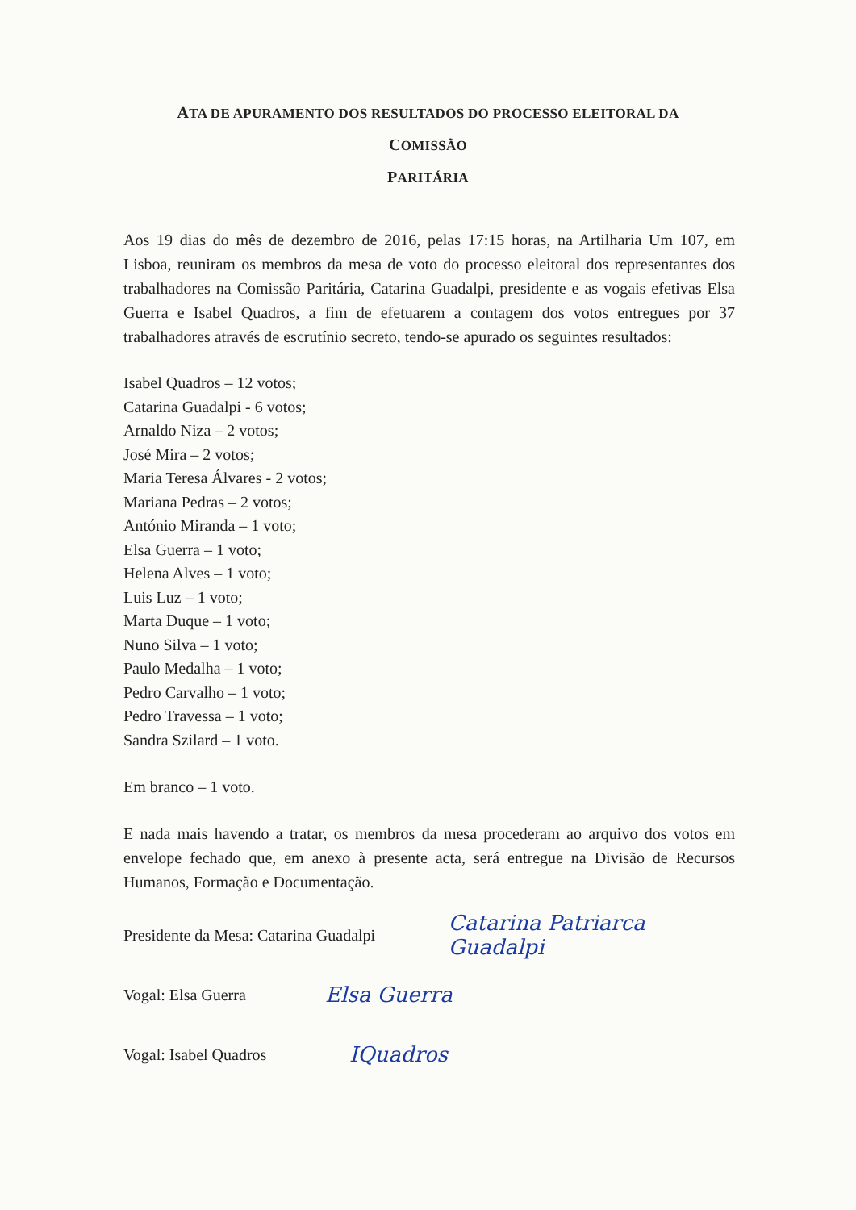ATA DE APURAMENTO DOS RESULTADOS DO PROCESSO ELEITORAL DA COMISSÃO
PARITÁRIA
Aos 19 dias do mês de dezembro de 2016, pelas 17:15 horas, na Artilharia Um 107, em Lisboa, reuniram os membros da mesa de voto do processo eleitoral dos representantes dos trabalhadores na Comissão Paritária, Catarina Guadalpi, presidente e as vogais efetivas Elsa Guerra e Isabel Quadros, a fim de efetuarem a contagem dos votos entregues por 37 trabalhadores através de escrutínio secreto, tendo-se apurado os seguintes resultados:
Isabel Quadros – 12 votos;
Catarina Guadalpi - 6 votos;
Arnaldo Niza – 2 votos;
José Mira – 2 votos;
Maria Teresa Álvares - 2 votos;
Mariana Pedras – 2 votos;
António Miranda – 1 voto;
Elsa Guerra – 1 voto;
Helena Alves – 1 voto;
Luis Luz – 1 voto;
Marta Duque – 1 voto;
Nuno Silva – 1 voto;
Paulo Medalha – 1 voto;
Pedro Carvalho – 1 voto;
Pedro Travessa – 1 voto;
Sandra Szilard – 1 voto.
Em branco – 1 voto.
E nada mais havendo a tratar, os membros da mesa procederam ao arquivo dos votos em envelope fechado que, em anexo à presente acta, será entregue na Divisão de Recursos Humanos, Formação e Documentação.
Presidente da Mesa: Catarina Guadalpi Catarina Patriarca Guadalpi
Vogal: Elsa Guerra Elsa Guerra
Vogal: Isabel Quadros IQuadros